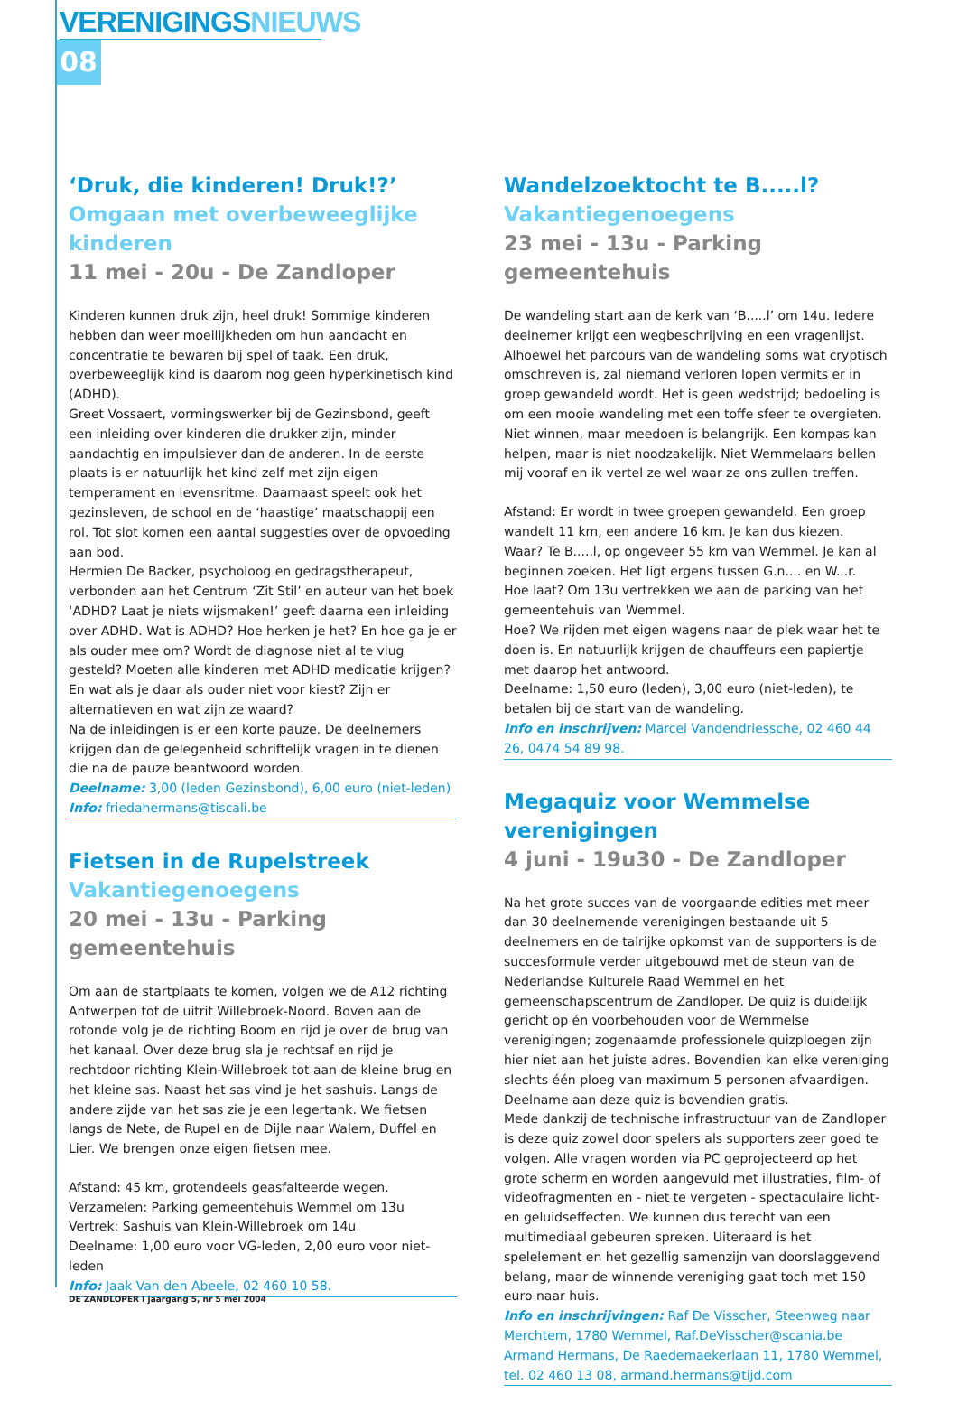VERENIGINGSNIEUWS
08
‘Druk, die kinderen! Druk!?’
Omgaan met overbeweeglijke kinderen
11 mei - 20u - De Zandloper
Kinderen kunnen druk zijn, heel druk! Sommige kinderen hebben dan weer moeilijkheden om hun aandacht en concentratie te bewaren bij spel of taak. Een druk, overbeweeglijk kind is daarom nog geen hyperkinetisch kind (ADHD).
Greet Vossaert, vormingswerker bij de Gezinsbond, geeft een inleiding over kinderen die drukker zijn, minder aandachtig en impulsiever dan de anderen. In de eerste plaats is er natuurlijk het kind zelf met zijn eigen temperament en levensritme. Daarnaast speelt ook het gezinsleven, de school en de ‘haastige’ maatschappij een rol. Tot slot komen een aantal suggesties over de opvoeding aan bod.
Hermien De Backer, psycholoog en gedragstherapeut, verbonden aan het Centrum ‘Zit Stil’ en auteur van het boek ‘ADHD? Laat je niets wijsmaken!’ geeft daarna een inleiding over ADHD. Wat is ADHD? Hoe herken je het? En hoe ga je er als ouder mee om? Wordt de diagnose niet al te vlug gesteld? Moeten alle kinderen met ADHD medicatie krijgen? En wat als je daar als ouder niet voor kiest? Zijn er alternatieven en wat zijn ze waard?
Na de inleidingen is er een korte pauze. De deelnemers krijgen dan de gelegenheid schriftelijk vragen in te dienen die na de pauze beantwoord worden.
Deelname: 3,00 (leden Gezinsbond), 6,00 euro (niet-leden)
Info: friedahermans@tiscali.be
Fietsen in de Rupelstreek
Vakantiegenoegens
20 mei - 13u - Parking gemeentehuis
Om aan de startplaats te komen, volgen we de A12 richting Antwerpen tot de uitrit Willebroek-Noord. Boven aan de rotonde volg je de richting Boom en rijd je over de brug van het kanaal. Over deze brug sla je rechtsaf en rijd je rechtdoor richting Klein-Willebroek tot aan de kleine brug en het kleine sas. Naast het sas vind je het sashuis. Langs de andere zijde van het sas zie je een legertank. We fietsen langs de Nete, de Rupel en de Dijle naar Walem, Duffel en Lier. We brengen onze eigen fietsen mee.
Afstand: 45 km, grotendeels geasfalteerde wegen.
Verzamelen: Parking gemeentehuis Wemmel om 13u
Vertrek: Sashuis van Klein-Willebroek om 14u
Deelname: 1,00 euro voor VG-leden, 2,00 euro voor niet-leden
Info: Jaak Van den Abeele, 02 460 10 58.
Wandelzoektocht te B.....l?
Vakantiegenoegens
23 mei - 13u - Parking gemeentehuis
De wandeling start aan de kerk van ‘B.....l’ om 14u. Iedere deelnemer krijgt een wegbeschrijving en een vragenlijst. Alhoewel het parcours van de wandeling soms wat cryptisch omschreven is, zal niemand verloren lopen vermits er in groep gewandeld wordt. Het is geen wedstrijd; bedoeling is om een mooie wandeling met een toffe sfeer te overgieten. Niet winnen, maar meedoen is belangrijk. Een kompas kan helpen, maar is niet noodzakelijk. Niet Wemmelaars bellen mij vooraf en ik vertel ze wel waar ze ons zullen treffen.
Afstand: Er wordt in twee groepen gewandeld. Een groep wandelt 11 km, een andere 16 km. Je kan dus kiezen.
Waar? Te B.....l, op ongeveer 55 km van Wemmel. Je kan al beginnen zoeken. Het ligt ergens tussen G.n.... en W...r.
Hoe laat? Om 13u vertrekken we aan de parking van het gemeentehuis van Wemmel.
Hoe? We rijden met eigen wagens naar de plek waar het te doen is. En natuurlijk krijgen de chauffeurs een papiertje met daarop het antwoord.
Deelname: 1,50 euro (leden), 3,00 euro (niet-leden), te betalen bij de start van de wandeling.
Info en inschrijven: Marcel Vandendriessche, 02 460 44 26, 0474 54 89 98.
Megaquiz voor Wemmelse verenigingen
4 juni - 19u30 - De Zandloper
Na het grote succes van de voorgaande edities met meer dan 30 deelnemende verenigingen bestaande uit 5 deelnemers en de talrijke opkomst van de supporters is de succesformule verder uitgebouwd met de steun van de Nederlandse Kulturele Raad Wemmel en het gemeenschapscentrum de Zandloper. De quiz is duidelijk gericht op én voorbehouden voor de Wemmelse verenigingen; zogenaamde professionele quizploegen zijn hier niet aan het juiste adres. Bovendien kan elke vereniging slechts één ploeg van maximum 5 personen afvaardigen. Deelname aan deze quiz is bovendien gratis.
Mede dankzij de technische infrastructuur van de Zandloper is deze quiz zowel door spelers als supporters zeer goed te volgen. Alle vragen worden via PC geprojecteerd op het grote scherm en worden aangevuld met illustraties, film- of videofragmenten en - niet te vergeten - spectaculaire licht- en geluidseffecten. We kunnen dus terecht van een multimediaal gebeuren spreken. Uiteraard is het spelelement en het gezellig samenzijn van doorslaggevend belang, maar de winnende vereniging gaat toch met 150 euro naar huis.
Info en inschrijvingen: Raf De Visscher, Steenweg naar Merchtem, 1780 Wemmel, Raf.DeVisscher@scania.be
Armand Hermans, De Raedemaekerlaan 11, 1780 Wemmel, tel. 02 460 13 08, armand.hermans@tijd.com
DE ZANDLOPER I jaargang 5, nr 5 mei 2004